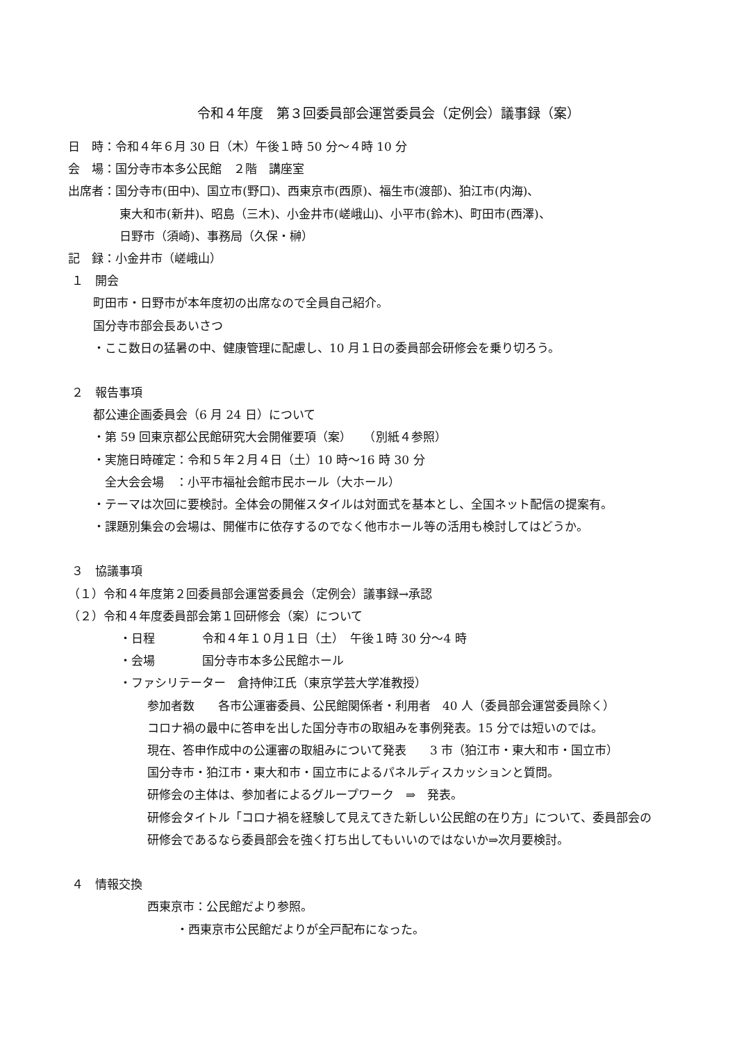令和４年度　第３回委員部会運営委員会（定例会）議事録（案）
日　時：令和４年６月 30 日（木）午後１時 50 分～４時 10 分
会　場：国分寺市本多公民館　２階　講座室
出席者：国分寺市(田中)、国立市(野口)、西東京市(西原)、福生市(渡部)、狛江市(内海)、
東大和市(新井)、昭島（三木)、小金井市(嵯峨山)、小平市(鈴木)、町田市(西澤)、
日野市（須崎)、事務局（久保・榊）
記　録：小金井市（嵯峨山）
１　開会
町田市・日野市が本年度初の出席なので全員自己紹介。
国分寺市部会長あいさつ
・ここ数日の猛暑の中、健康管理に配慮し、10 月１日の委員部会研修会を乗り切ろう。
２　報告事項
都公連企画委員会（6 月 24 日）について
・第 59 回東京都公民館研究大会開催要項（案）　　（別紙４参照）
・実施日時確定：令和５年２月４日（土）10 時～16 時 30 分
　全大会会場　：小平市福祉会館市民ホール（大ホール）
・テーマは次回に要検討。全体会の開催スタイルは対面式を基本とし、全国ネット配信の提案有。
・課題別集会の会場は、開催市に依存するのでなく他市ホール等の活用も検討してはどうか。
３　協議事項
（１）令和４年度第２回委員部会運営委員会（定例会）議事録→承認
（２）令和４年度委員部会第１回研修会（案）について
・日程　　　　令和４年１０月１日（土）　午後１時 30 分～4 時
・会場　　　　国分寺市本多公民館ホール
・ファシリテーター　倉持伸江氏（東京学芸大学准教授）
参加者数　　各市公運審委員、公民館関係者・利用者　40 人（委員部会運営委員除く）
コロナ禍の最中に答申を出した国分寺市の取組みを事例発表。15 分では短いのでは。
現在、答申作成中の公運審の取組みについて発表　　3 市（狛江市・東大和市・国立市）
国分寺市・狛江市・東大和市・国立市によるパネルディスカッションと質問。
研修会の主体は、参加者によるグループワーク　⇒　発表。
研修会タイトル「コロナ禍を経験して見えてきた新しい公民館の在り方」について、委員部会の
研修会であるなら委員部会を強く打ち出してもいいのではないか⇒次月要検討。
４　情報交換
西東京市：公民館だより参照。
・西東京市公民館だよりが全戸配布になった。